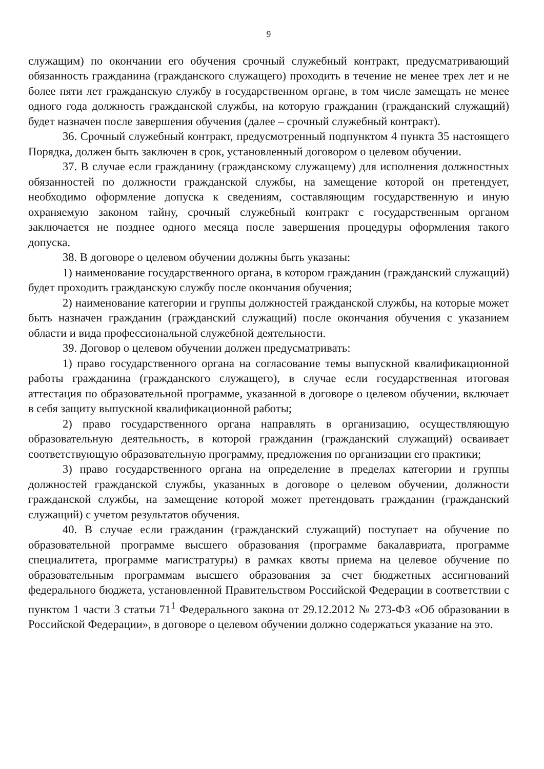9
служащим) по окончании его обучения срочный служебный контракт, предусматривающий обязанность гражданина (гражданского служащего) проходить в течение не менее трех лет и не более пяти лет гражданскую службу в государственном органе, в том числе замещать не менее одного года должность гражданской службы, на которую гражданин (гражданский служащий) будет назначен после завершения обучения (далее – срочный служебный контракт).
36. Срочный служебный контракт, предусмотренный подпунктом 4 пункта 35 настоящего Порядка, должен быть заключен в срок, установленный договором о целевом обучении.
37. В случае если гражданину (гражданскому служащему) для исполнения должностных обязанностей по должности гражданской службы, на замещение которой он претендует, необходимо оформление допуска к сведениям, составляющим государственную и иную охраняемую законом тайну, срочный служебный контракт с государственным органом заключается не позднее одного месяца после завершения процедуры оформления такого допуска.
38. В договоре о целевом обучении должны быть указаны:
1) наименование государственного органа, в котором гражданин (гражданский служащий) будет проходить гражданскую службу после окончания обучения;
2) наименование категории и группы должностей гражданской службы, на которые может быть назначен гражданин (гражданский служащий) после окончания обучения с указанием области и вида профессиональной служебной деятельности.
39. Договор о целевом обучении должен предусматривать:
1) право государственного органа на согласование темы выпускной квалификационной работы гражданина (гражданского служащего), в случае если государственная итоговая аттестация по образовательной программе, указанной в договоре о целевом обучении, включает в себя защиту выпускной квалификационной работы;
2) право государственного органа направлять в организацию, осуществляющую образовательную деятельность, в которой гражданин (гражданский служащий) осваивает соответствующую образовательную программу, предложения по организации его практики;
3) право государственного органа на определение в пределах категории и группы должностей гражданской службы, указанных в договоре о целевом обучении, должности гражданской службы, на замещение которой может претендовать гражданин (гражданский служащий) с учетом результатов обучения.
40. В случае если гражданин (гражданский служащий) поступает на обучение по образовательной программе высшего образования (программе бакалавриата, программе специалитета, программе магистратуры) в рамках квоты приема на целевое обучение по образовательным программам высшего образования за счет бюджетных ассигнований федерального бюджета, установленной Правительством Российской Федерации в соответствии с пунктом 1 части 3 статьи 71<sup>1</sup> Федерального закона от 29.12.2012 № 273-ФЗ «Об образовании в Российской Федерации», в договоре о целевом обучении должно содержаться указание на это.